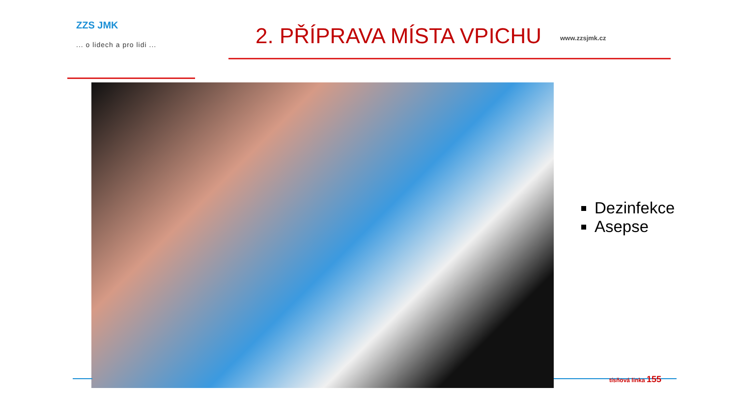ZZS JMK
... o lidech a pro lidi ...
2. PŘÍPRAVA MÍSTA VPICHU
www.zzsjmk.cz
Dezinfekce
Asepse
tísňová linka 155